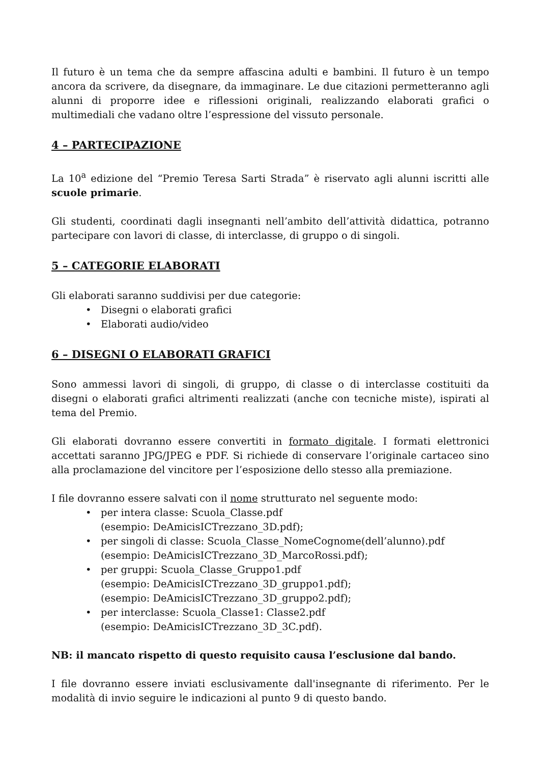Il futuro è un tema che da sempre affascina adulti e bambini. Il futuro è un tempo ancora da scrivere, da disegnare, da immaginare. Le due citazioni permetteranno agli alunni di proporre idee e riflessioni originali, realizzando elaborati grafici o multimediali che vadano oltre l’espressione del vissuto personale.
4 – PARTECIPAZIONE
La 10<sup>a</sup> edizione del “Premio Teresa Sarti Strada” è riservato agli alunni iscritti alle scuole primarie.
Gli studenti, coordinati dagli insegnanti nell’ambito dell’attività didattica, potranno partecipare con lavori di classe, di interclasse, di gruppo o di singoli.
5 – CATEGORIE ELABORATI
Gli elaborati saranno suddivisi per due categorie:
• Disegni o elaborati grafici
• Elaborati audio/video
6 – DISEGNI O ELABORATI GRAFICI
Sono ammessi lavori di singoli, di gruppo, di classe o di interclasse costituiti da disegni o elaborati grafici altrimenti realizzati (anche con tecniche miste), ispirati al tema del Premio.
Gli elaborati dovranno essere convertiti in formato digitale. I formati elettronici accettati saranno JPG/JPEG e PDF. Si richiede di conservare l’originale cartaceo sino alla proclamazione del vincitore per l’esposizione dello stesso alla premiazione.
I file dovranno essere salvati con il nome strutturato nel seguente modo:
• per intera classe: Scuola_Classe.pdf
(esempio: DeAmicisICTrezzano_3D.pdf);
• per singoli di classe: Scuola_Classe_NomeCognome(dell’alunno).pdf
(esempio: DeAmicisICTrezzano_3D_MarcoRossi.pdf);
• per gruppi: Scuola_Classe_Gruppo1.pdf
(esempio: DeAmicisICTrezzano_3D_gruppo1.pdf);
(esempio: DeAmicisICTrezzano_3D_gruppo2.pdf);
• per interclasse: Scuola_Classe1: Classe2.pdf
(esempio: DeAmicisICTrezzano_3D_3C.pdf).
NB: il mancato rispetto di questo requisito causa l’esclusione dal bando.
I file dovranno essere inviati esclusivamente dall'insegnante di riferimento. Per le modalità di invio seguire le indicazioni al punto 9 di questo bando.